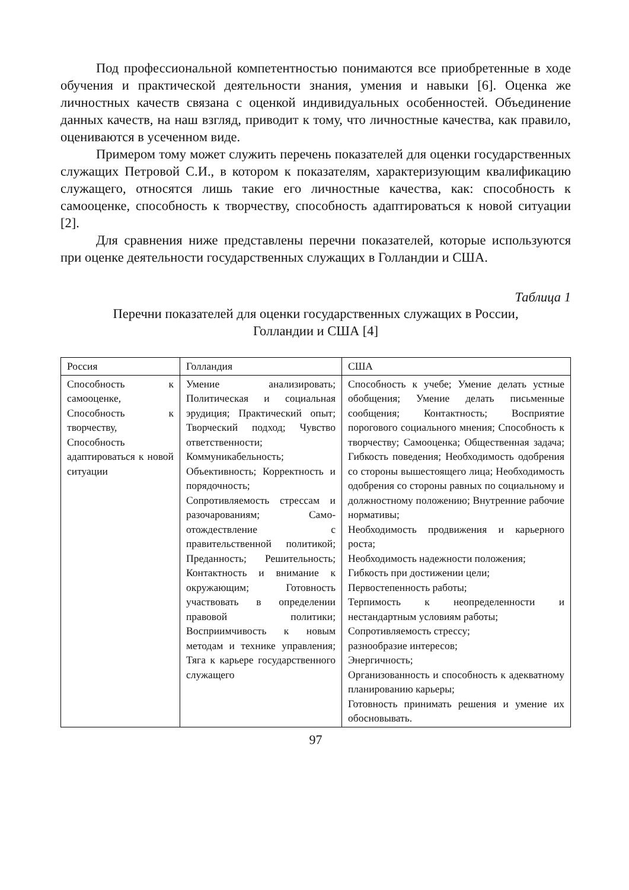Под профессиональной компетентностью понимаются все приобретенные в ходе обучения и практической деятельности знания, умения и навыки [6]. Оценка же личностных качеств связана с оценкой индивидуальных особенностей. Объединение данных качеств, на наш взгляд, приводит к тому, что личностные качества, как правило, оцениваются в усеченном виде.
Примером тому может служить перечень показателей для оценки государственных служащих Петровой С.И., в котором к показателям, характеризующим квалификацию служащего, относятся лишь такие его личностные качества, как: способность к самооценке, способность к творчеству, способность адаптироваться к новой ситуации [2].
Для сравнения ниже представлены перечни показателей, которые используются при оценке деятельности государственных служащих в Голландии и США.
Таблица 1
Перечни показателей для оценки государственных служащих в России,
Голландии и США [4]
| Россия | Голландия | США |
| --- | --- | --- |
| Способность к самооценке, Способность к творчеству, Способность адаптироваться к новой ситуации | Умение анализировать; Политическая и социальная эрудиция; Практический опыт; Творческий подход; Чувство ответственности; Коммуникабельность; Объективность; Корректность и порядочность; Сопротивляемость стрессам и разочарованиям; Само-отождествление с правительственной политикой; Преданность; Решительность; Контактность и внимание к окружающим; Готовность участвовать в определении правовой политики; Восприимчивость к новым методам и технике управления; Тяга к карьере государственного служащего | Способность к учебе; Умение делать устные обобщения; Умение делать письменные сообщения; Контактность; Восприятие порогового социального мнения; Способность к творчеству; Самооценка; Общественная задача; Гибкость поведения; Необходимость одобрения со стороны вышестоящего лица; Необходимость одобрения со стороны равных по социальному и должностному положению; Внутренние рабочие нормативы; Необходимость продвижения и карьерного роста; Необходимость надежности положения; Гибкость при достижении цели; Первостепенность работы; Терпимость к неопределенности и нестандартным условиям работы; Сопротивляемость стрессу; разнообразие интересов; Энергичность; Организованность и способность к адекватному планированию карьеры; Готовность принимать решения и умение их обосновывать. |
97